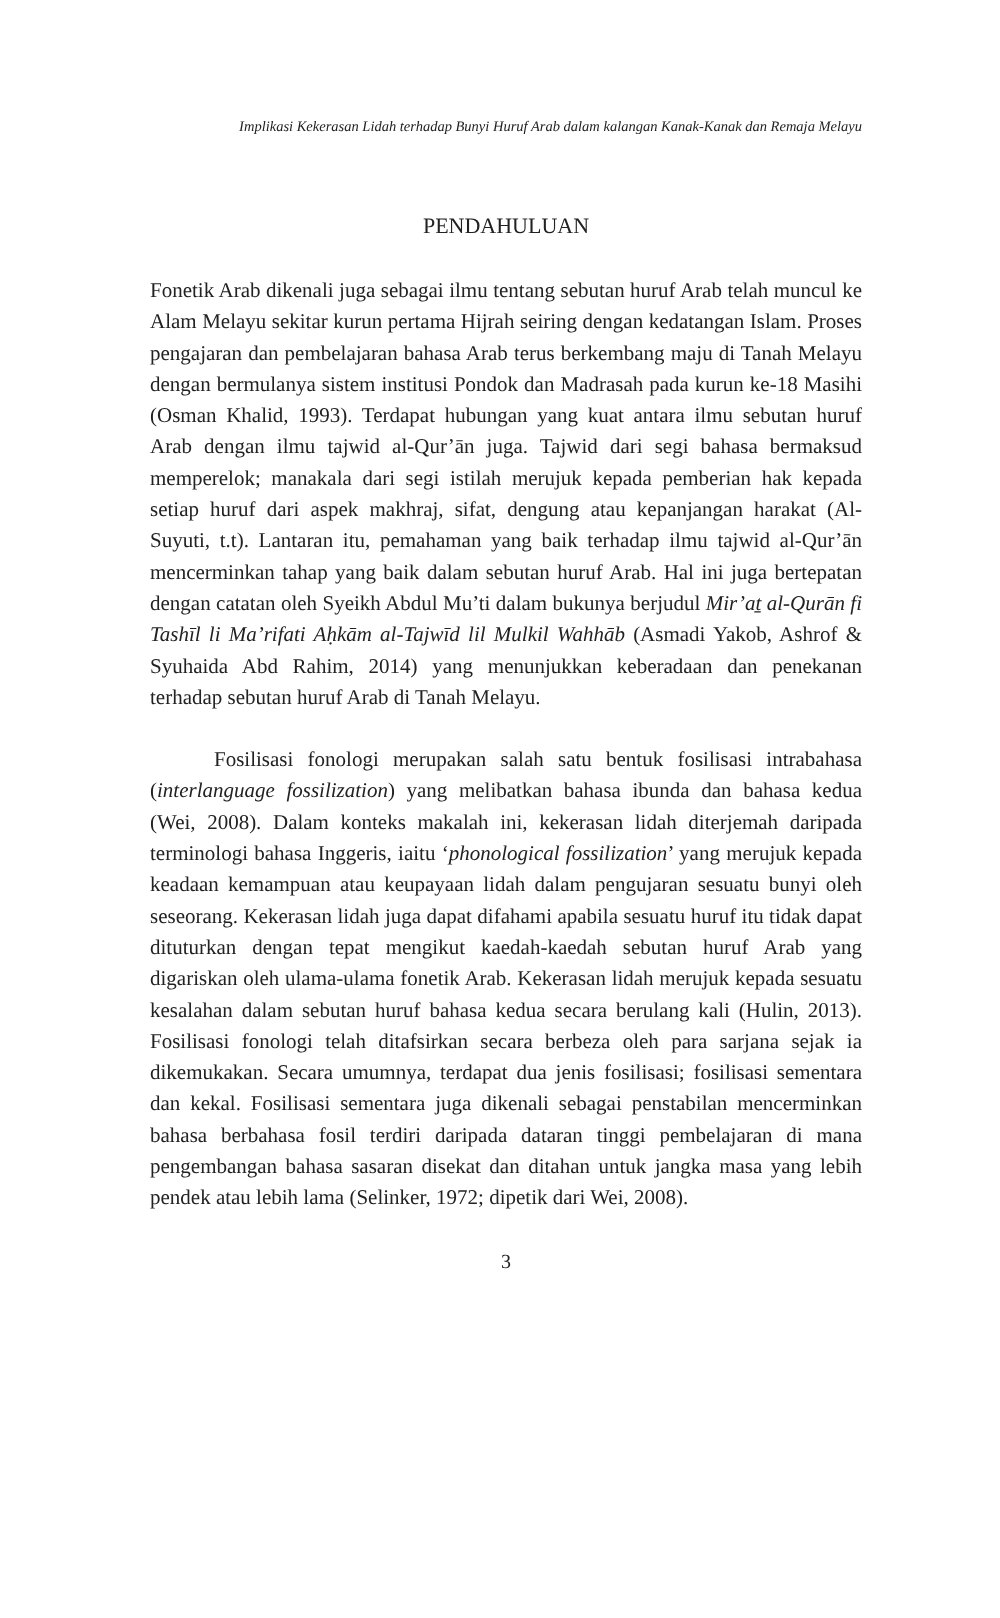Implikasi Kekerasan Lidah terhadap Bunyi Huruf Arab dalam kalangan Kanak-Kanak dan Remaja Melayu
PENDAHULUAN
Fonetik Arab dikenali juga sebagai ilmu tentang sebutan huruf Arab telah muncul ke Alam Melayu sekitar kurun pertama Hijrah seiring dengan kedatangan Islam. Proses pengajaran dan pembelajaran bahasa Arab terus berkembang maju di Tanah Melayu dengan bermulanya sistem institusi Pondok dan Madrasah pada kurun ke-18 Masihi (Osman Khalid, 1993). Terdapat hubungan yang kuat antara ilmu sebutan huruf Arab dengan ilmu tajwid al-Qur’ān juga. Tajwid dari segi bahasa bermaksud memperelok; manakala dari segi istilah merujuk kepada pemberian hak kepada setiap huruf dari aspek makhraj, sifat, dengung atau kepanjangan harakat (Al-Suyuti, t.t). Lantaran itu, pemahaman yang baik terhadap ilmu tajwid al-Qur’ān mencerminkan tahap yang baik dalam sebutan huruf Arab. Hal ini juga bertepatan dengan catatan oleh Syeikh Abdul Mu’ti dalam bukunya berjudul Mir’aṯ al-Qurān fi Tashīl li Ma’rifati Aḥkām al-Tajwīd lil Mulkil Wahhāb (Asmadi Yakob, Ashrof & Syuhaida Abd Rahim, 2014) yang menunjukkan keberadaan dan penekanan terhadap sebutan huruf Arab di Tanah Melayu.
Fosilisasi fonologi merupakan salah satu bentuk fosilisasi intrabahasa (interlanguage fossilization) yang melibatkan bahasa ibunda dan bahasa kedua (Wei, 2008). Dalam konteks makalah ini, kekerasan lidah diterjemah daripada terminologi bahasa Inggeris, iaitu ‘phonological fossilization’ yang merujuk kepada keadaan kemampuan atau keupayaan lidah dalam pengujaran sesuatu bunyi oleh seseorang. Kekerasan lidah juga dapat difahami apabila sesuatu huruf itu tidak dapat dituturkan dengan tepat mengikut kaedah-kaedah sebutan huruf Arab yang digariskan oleh ulama-ulama fonetik Arab. Kekerasan lidah merujuk kepada sesuatu kesalahan dalam sebutan huruf bahasa kedua secara berulang kali (Hulin, 2013). Fosilisasi fonologi telah ditafsirkan secara berbeza oleh para sarjana sejak ia dikemukakan. Secara umumnya, terdapat dua jenis fosilisasi; fosilisasi sementara dan kekal. Fosilisasi sementara juga dikenali sebagai penstabilan mencerminkan bahasa berbahasa fosil terdiri daripada dataran tinggi pembelajaran di mana pengembangan bahasa sasaran disekat dan ditahan untuk jangka masa yang lebih pendek atau lebih lama (Selinker, 1972; dipetik dari Wei, 2008).
3